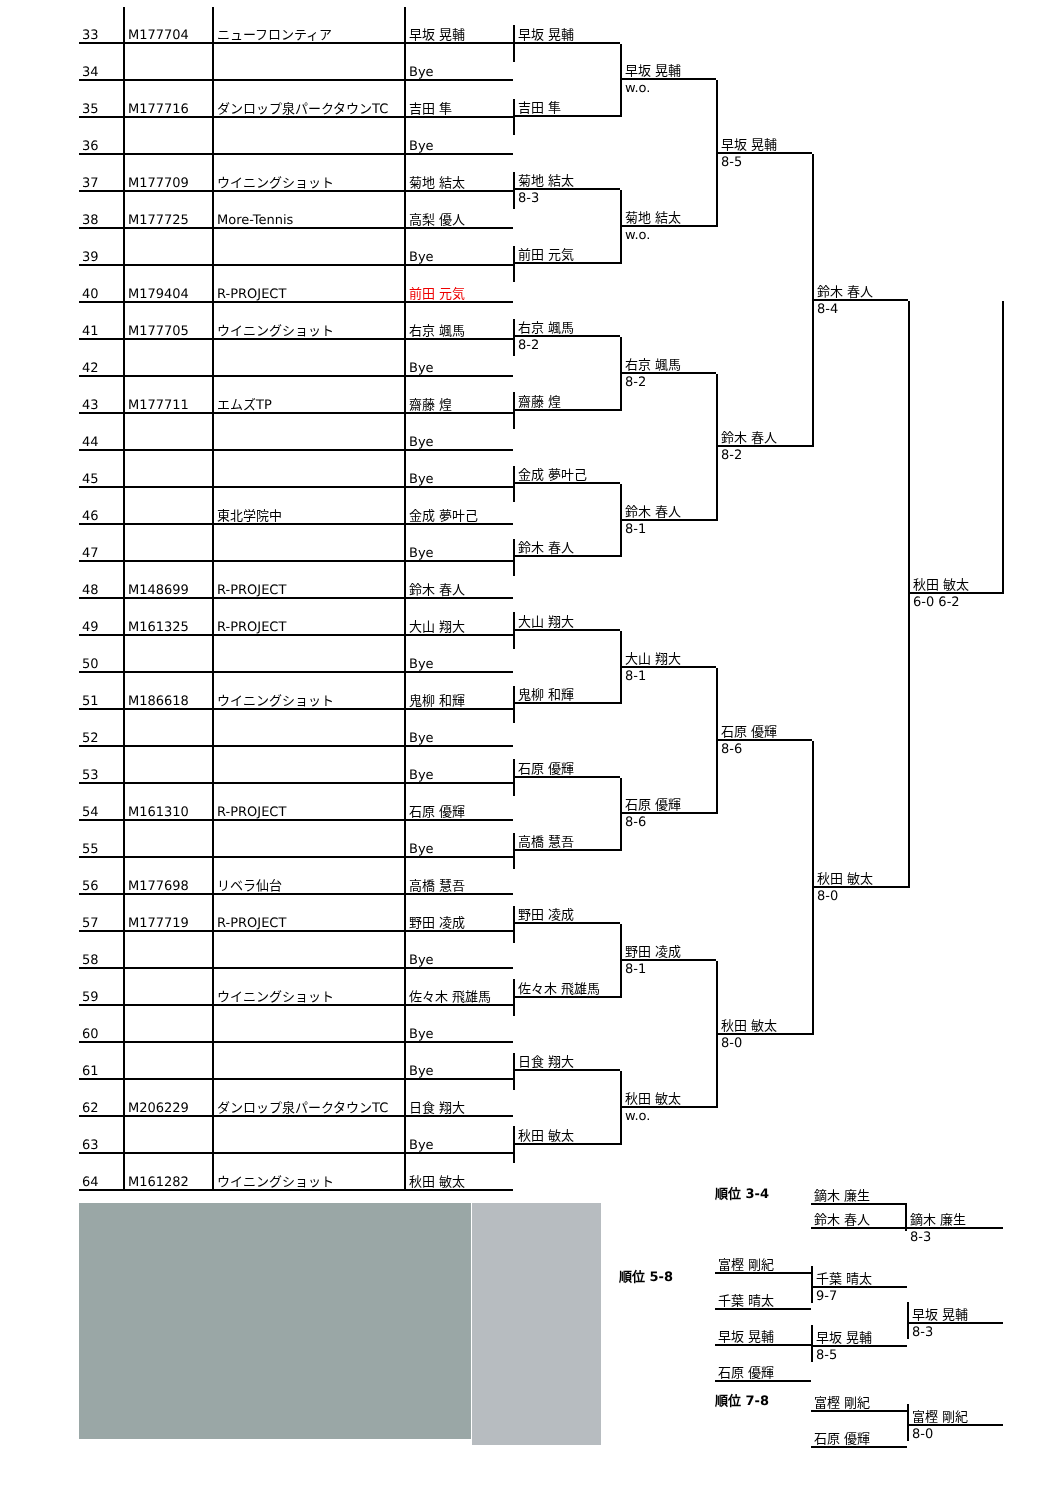| 33 | M177704 | ニューフロンティア | 早坂 晃輔 |
| 34 | | | Bye |
| 35 | M177716 | ダンロップ泉パークタウンTC | 吉田 隼 |
| 36 | | | Bye |
| 37 | M177709 | ウイニングショット | 菊地 結太 |
| 38 | M177725 | More-Tennis | 高梨 優人 |
| 39 | | | Bye |
| 40 | M179404 | R-PROJECT | 前田 元気 |
| 41 | M177705 | ウイニングショット | 右京 颯馬 |
| 42 | | | Bye |
| 43 | M177711 | エムズTP | 齋藤 煌 |
| 44 | | | Bye |
| 45 | | | Bye |
| 46 | | 東北学院中 | 金成 夢叶己 |
| 47 | | | Bye |
| 48 | M148699 | R-PROJECT | 鈴木 春人 |
| 49 | M161325 | R-PROJECT | 大山 翔大 |
| 50 | | | Bye |
| 51 | M186618 | ウイニングショット | 鬼柳 和輝 |
| 52 | | | Bye |
| 53 | | | Bye |
| 54 | M161310 | R-PROJECT | 石原 優輝 |
| 55 | | | Bye |
| 56 | M177698 | リベラ仙台 | 高橋 慧吾 |
| 57 | M177719 | R-PROJECT | 野田 凌成 |
| 58 | | | Bye |
| 59 | | ウイニングショット | 佐々木 飛雄馬 |
| 60 | | | Bye |
| 61 | | | Bye |
| 62 | M206229 | ダンロップ泉パークタウンTC | 日食 翔大 |
| 63 | | | Bye |
| 64 | M161282 | ウイニングショット | 秋田 敏太 |
早坂 晃輔
吉田 隼
菊地 結太
8-3
前田 元気
右京 颯馬
8-2
齋藤 煌
金成 夢叶己
鈴木 春人
大山 翔大
鬼柳 和輝
石原 優輝
高橋 慧吾
野田 凌成
佐々木 飛雄馬
日食 翔大
秋田 敏太
早坂 晃輔
w.o.
菊地 結太
w.o.
右京 颯馬
8-2
鈴木 春人
8-1
大山 翔大
8-1
石原 優輝
8-6
野田 凌成
8-1
秋田 敏太
w.o.
早坂 晃輔
8-5
鈴木 春人
8-2
石原 優輝
8-6
秋田 敏太
8-0
鈴木 春人
8-4
秋田 敏太
8-0
秋田 敏太
6-0 6-2
順位 3-4
鏑木 廉生
鈴木 春人
鏑木 廉生
8-3
順位 5-8
富樫 剛紀
千葉 晴太
早坂 晃輔
石原 優輝
千葉 晴太
9-7
早坂 晃輔
8-5
早坂 晃輔
8-3
順位 7-8
富樫 剛紀
石原 優輝
富樫 剛紀
8-0